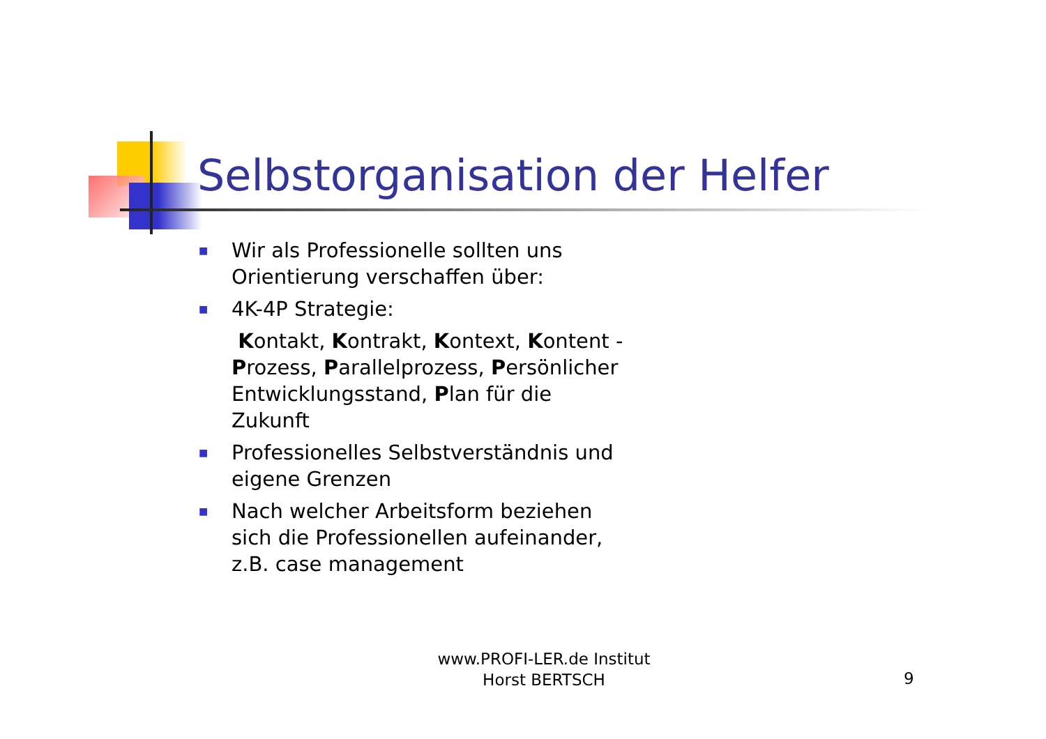Selbstorganisation der Helfer
■ Wir als Professionelle sollten uns Orientierung verschaffen über:
■ 4K-4P Strategie:
Kontakt, Kontrakt, Kontext, Kontent -Prozess, Parallelprozess, Persönlicher Entwicklungsstand, Plan für die Zukunft
■ Professionelles Selbstverständnis und eigene Grenzen
■ Nach welcher Arbeitsform beziehen sich die Professionellen aufeinander, z.B. case management
www.PROFI-LER.de Institut
Horst BERTSCH
9